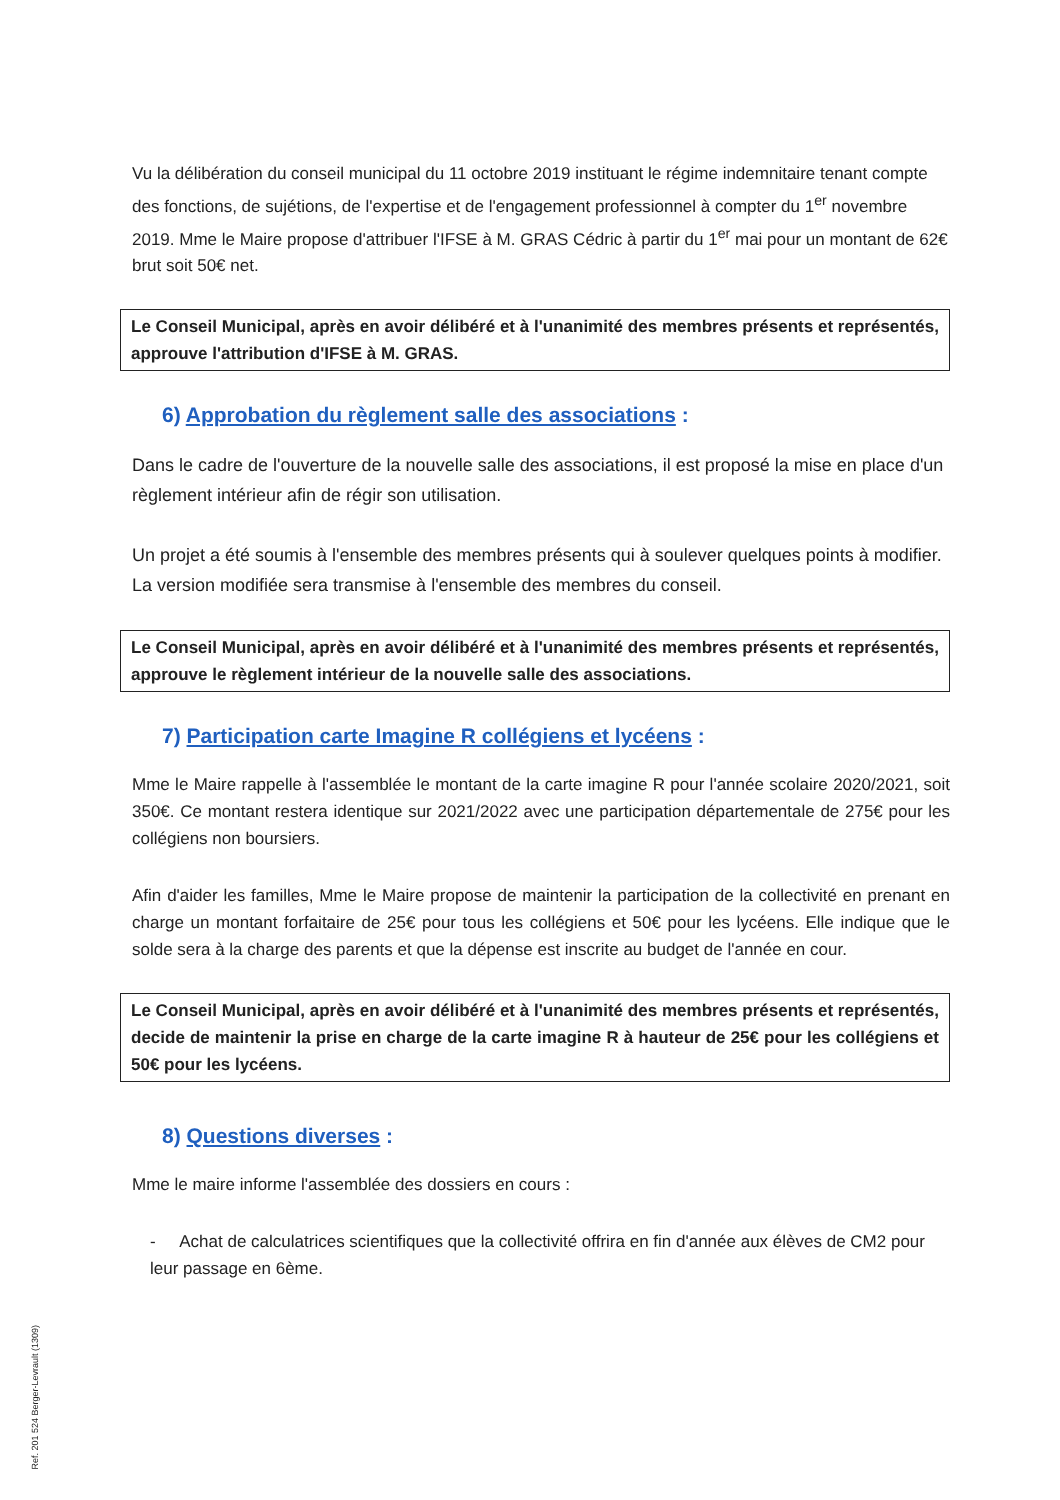Vu la délibération du conseil municipal du 11 octobre 2019 instituant le régime indemnitaire tenant compte des fonctions, de sujétions, de l'expertise et de l'engagement professionnel à compter du 1<sup>er</sup> novembre 2019. Mme le Maire propose d'attribuer l'IFSE à M. GRAS Cédric à partir du 1<sup>er</sup> mai pour un montant de 62€ brut soit 50€ net.
Le Conseil Municipal, après en avoir délibéré et à l'unanimité des membres présents et représentés, approuve l'attribution d'IFSE à M. GRAS.
6) Approbation du règlement salle des associations :
Dans le cadre de l'ouverture de la nouvelle salle des associations, il est proposé la mise en place d'un règlement intérieur afin de régir son utilisation.
Un projet a été soumis à l'ensemble des membres présents qui à soulever quelques points à modifier. La version modifiée sera transmise à l'ensemble des membres du conseil.
Le Conseil Municipal, après en avoir délibéré et à l'unanimité des membres présents et représentés, approuve le règlement intérieur de la nouvelle salle des associations.
7) Participation carte Imagine R collégiens et lycéens :
Mme le Maire rappelle à l'assemblée le montant de la carte imagine R pour l'année scolaire 2020/2021, soit 350€. Ce montant restera identique sur 2021/2022 avec une participation départementale de 275€ pour les collégiens non boursiers.
Afin d'aider les familles, Mme le Maire propose de maintenir la participation de la collectivité en prenant en charge un montant forfaitaire de 25€ pour tous les collégiens et 50€ pour les lycéens. Elle indique que le solde sera à la charge des parents et que la dépense est inscrite au budget de l'année en cour.
Le Conseil Municipal, après en avoir délibéré et à l'unanimité des membres présents et représentés, decide de maintenir la prise en charge de la carte imagine R à hauteur de 25€ pour les collégiens et 50€ pour les lycéens.
8) Questions diverses :
Mme le maire informe l'assemblée des dossiers en cours :
- Achat de calculatrices scientifiques que la collectivité offrira en fin d'année aux élèves de CM2 pour leur passage en 6ème.
Ref. 201 524 Berger-Levrault (1309)